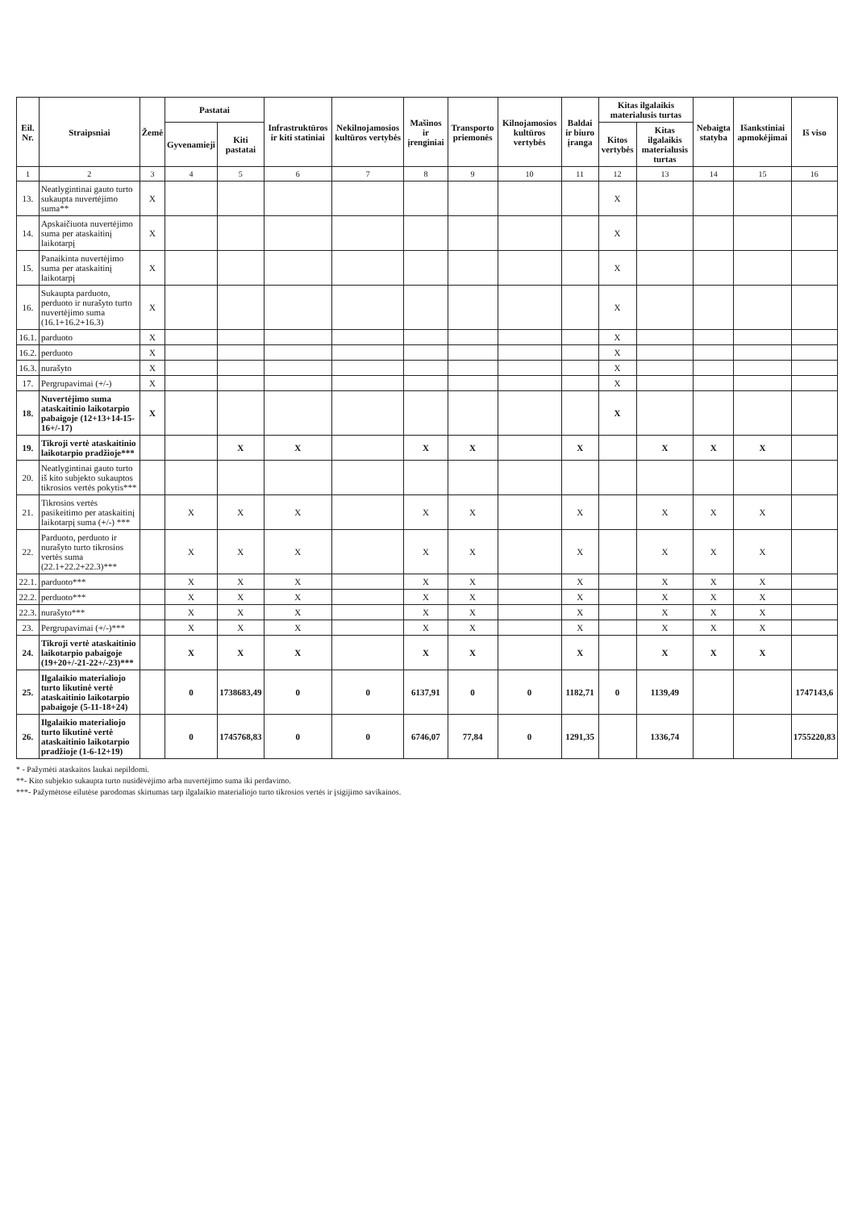| Eil. Nr. | Straipsniai | Žemė | Pastatai | | Infrastruktūros ir kiti statiniai | Nekilnojamosios kultūros vertybės | Mašinos ir įrenginiai | Transporto priemonės | Kilnojamosios kultūros vertybės | Baldai ir biuro įranga | Kitas ilgalaikis materialusis turtas | | Nebaigta statyba | Išankstiniai apmokėjimai | Iš viso |
| --- | --- | --- | --- | --- | --- | --- | --- | --- | --- | --- | --- | --- | --- | --- | --- |
| | | | Gyvenamieji | Kiti pastatai | | | | | | | Kitos vertybės | Kitas ilgalaikis materialusis turtas | | | |
| 1 | 2 | 3 | 4 | 5 | 6 | 7 | 8 | 9 | 10 | 11 | 12 | 13 | 14 | 15 | 16 |
| 13. | Neatlygintinai gauto turto sukaupta nuvertėjimo suma** | X | | | | | | | | | X | | | | |
| 14. | Apskaičiuota nuvertėjimo suma per ataskaitinį laikotarpį | X | | | | | | | | | X | | | | |
| 15. | Panaikinta nuvertėjimo suma per ataskaitinį laikotarpį | X | | | | | | | | | X | | | | |
| 16. | Sukaupta parduoto, perduoto ir nurašyto turto nuvertėjimo suma (16.1+16.2+16.3) | X | | | | | | | | | X | | | | |
| 16.1. | parduoto | X | | | | | | | | | X | | | | |
| 16.2. | perduoto | X | | | | | | | | | X | | | | |
| 16.3. | nurašyto | X | | | | | | | | | X | | | | |
| 17. | Pergrupavimai (+/-) | X | | | | | | | | | X | | | | |
| 18. | Nuvertėjimo suma ataskaitinio laikotarpio pabaigoje (12+13+14-15-16+/-17) | X | | | | | | | | | X | | | | |
| 19. | Tikroji vertė ataskaitinio laikotarpio pradžioje*** | | | X | X | | X | X | | X | | X | X | X | |
| 20. | Neatlygintinai gauto turto iš kito subjekto sukauptos tikrosios vertės pokytis*** | | | | | | | | | | | | | | |
| 21. | Tikrosios vertės pasikeitimo per ataskaitinį laikotarpį suma (+/-) *** | | X | X | X | | X | X | | X | | X | X | X | |
| 22. | Parduoto, perduoto ir nurašyto turto tikrosios vertės suma (22.1+22.2+22.3)*** | | X | X | X | | X | X | | X | | X | X | X | |
| 22.1. | parduoto*** | | X | X | X | | X | X | | X | | X | X | X | |
| 22.2. | perduoto*** | | X | X | X | | X | X | | X | | X | X | X | |
| 22.3. | nurašyto*** | | X | X | X | | X | X | | X | | X | X | X | |
| 23. | Pergrupavimai (+/-)*** | | X | X | X | | X | X | | X | | X | X | X | |
| 24. | Tikroji vertė ataskaitinio laikotarpio pabaigoje (19+20+/-21-22+/-23)*** | | X | X | X | | X | X | | X | | X | X | X | |
| 25. | Ilgalaikio materialiojo turto likutinė vertė ataskaitinio laikotarpio pabaigoje (5-11-18+24) | | 0 | 1738683,49 | 0 | 0 | 6137,91 | 0 | 0 | 1182,71 | 0 | 1139,49 | | | 1747143,6 |
| 26. | Ilgalaikio materialiojo turto likutinė vertė ataskaitinio laikotarpio pradžioje (1-6-12+19) | | 0 | 1745768,83 | 0 | 0 | 6746,07 | 77,84 | 0 | 1291,35 | | 1336,74 | | | 1755220,83 |
* - Pažymėti ataskaitos laukai nepildomi.
**- Kito subjekto sukaupta turto nusidėvėjimo arba nuvertėjimo suma iki perdavimo.
***- Pažymėtose eilutėse parodomas skirtumas tarp ilgalaikio materialiojo turto tikrosios vertės ir įsigijimo savikainos.